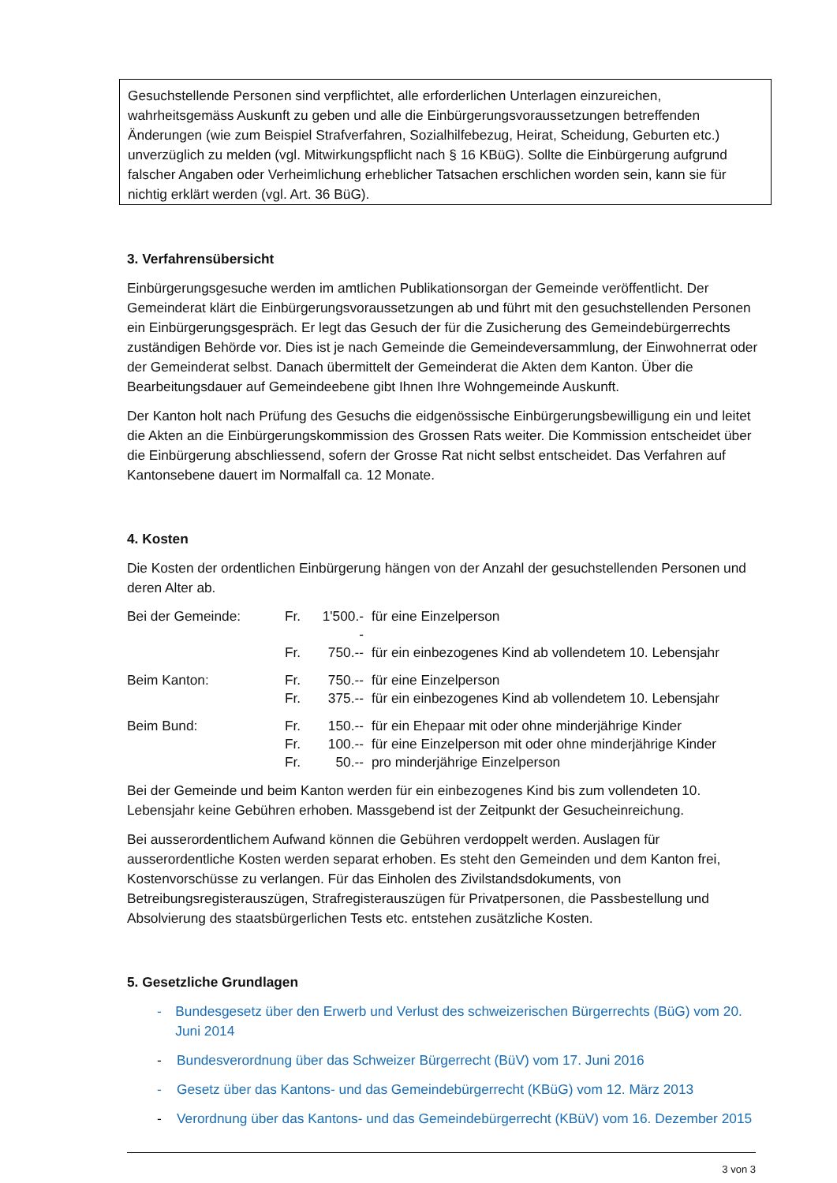Gesuchstellende Personen sind verpflichtet, alle erforderlichen Unterlagen einzureichen, wahrheitsgemäss Auskunft zu geben und alle die Einbürgerungsvoraussetzungen betreffenden Änderungen (wie zum Beispiel Strafverfahren, Sozialhilfebezug, Heirat, Scheidung, Geburten etc.) unverzüglich zu melden (vgl. Mitwirkungspflicht nach § 16 KBüG). Sollte die Einbürgerung aufgrund falscher Angaben oder Verheimlichung erheblicher Tatsachen erschlichen worden sein, kann sie für nichtig erklärt werden (vgl. Art. 36 BüG).
3. Verfahrensübersicht
Einbürgerungsgesuche werden im amtlichen Publikationsorgan der Gemeinde veröffentlicht. Der Gemeinderat klärt die Einbürgerungsvoraussetzungen ab und führt mit den gesuchstellenden Personen ein Einbürgerungsgespräch. Er legt das Gesuch der für die Zusicherung des Gemeindebürgerrechts zuständigen Behörde vor. Dies ist je nach Gemeinde die Gemeindeversammlung, der Einwohnerrat oder der Gemeinderat selbst. Danach übermittelt der Gemeinderat die Akten dem Kanton. Über die Bearbeitungsdauer auf Gemeindeebene gibt Ihnen Ihre Wohngemeinde Auskunft.
Der Kanton holt nach Prüfung des Gesuchs die eidgenössische Einbürgerungsbewilligung ein und leitet die Akten an die Einbürgerungskommission des Grossen Rats weiter. Die Kommission entscheidet über die Einbürgerung abschliessend, sofern der Grosse Rat nicht selbst entscheidet. Das Verfahren auf Kantonsebene dauert im Normalfall ca. 12 Monate.
4. Kosten
Die Kosten der ordentlichen Einbürgerung hängen von der Anzahl der gesuchstellenden Personen und deren Alter ab.
| Bei der Gemeinde: | Fr. | 1'500.-- | für eine Einzelperson |
| | Fr. | 750.-- | für ein einbezogenes Kind ab vollendetem 10. Lebensjahr |
| Beim Kanton: | Fr. | 750.-- | für eine Einzelperson |
| | Fr. | 375.-- | für ein einbezogenes Kind ab vollendetem 10. Lebensjahr |
| Beim Bund: | Fr. | 150.-- | für ein Ehepaar mit oder ohne minderjährige Kinder |
| | Fr. | 100.-- | für eine Einzelperson mit oder ohne minderjährige Kinder |
| | Fr. | 50.-- | pro minderjährige Einzelperson |
Bei der Gemeinde und beim Kanton werden für ein einbezogenes Kind bis zum vollendeten 10. Lebensjahr keine Gebühren erhoben. Massgebend ist der Zeitpunkt der Gesucheinreichung.
Bei ausserordentlichem Aufwand können die Gebühren verdoppelt werden. Auslagen für ausserordentliche Kosten werden separat erhoben. Es steht den Gemeinden und dem Kanton frei, Kostenvorschüsse zu verlangen. Für das Einholen des Zivilstandsdokuments, von Betreibungsregisterauszügen, Strafregisterauszügen für Privatpersonen, die Passbestellung und Absolvierung des staatsbürgerlichen Tests etc. entstehen zusätzliche Kosten.
5. Gesetzliche Grundlagen
- Bundesgesetz über den Erwerb und Verlust des schweizerischen Bürgerrechts (BüG) vom 20. Juni 2014
- Bundesverordnung über das Schweizer Bürgerrecht (BüV) vom 17. Juni 2016
- Gesetz über das Kantons- und das Gemeindebürgerrecht (KBüG) vom 12. März 2013
- Verordnung über das Kantons- und das Gemeindebürgerrecht (KBüV) vom 16. Dezember 2015
3 von 3